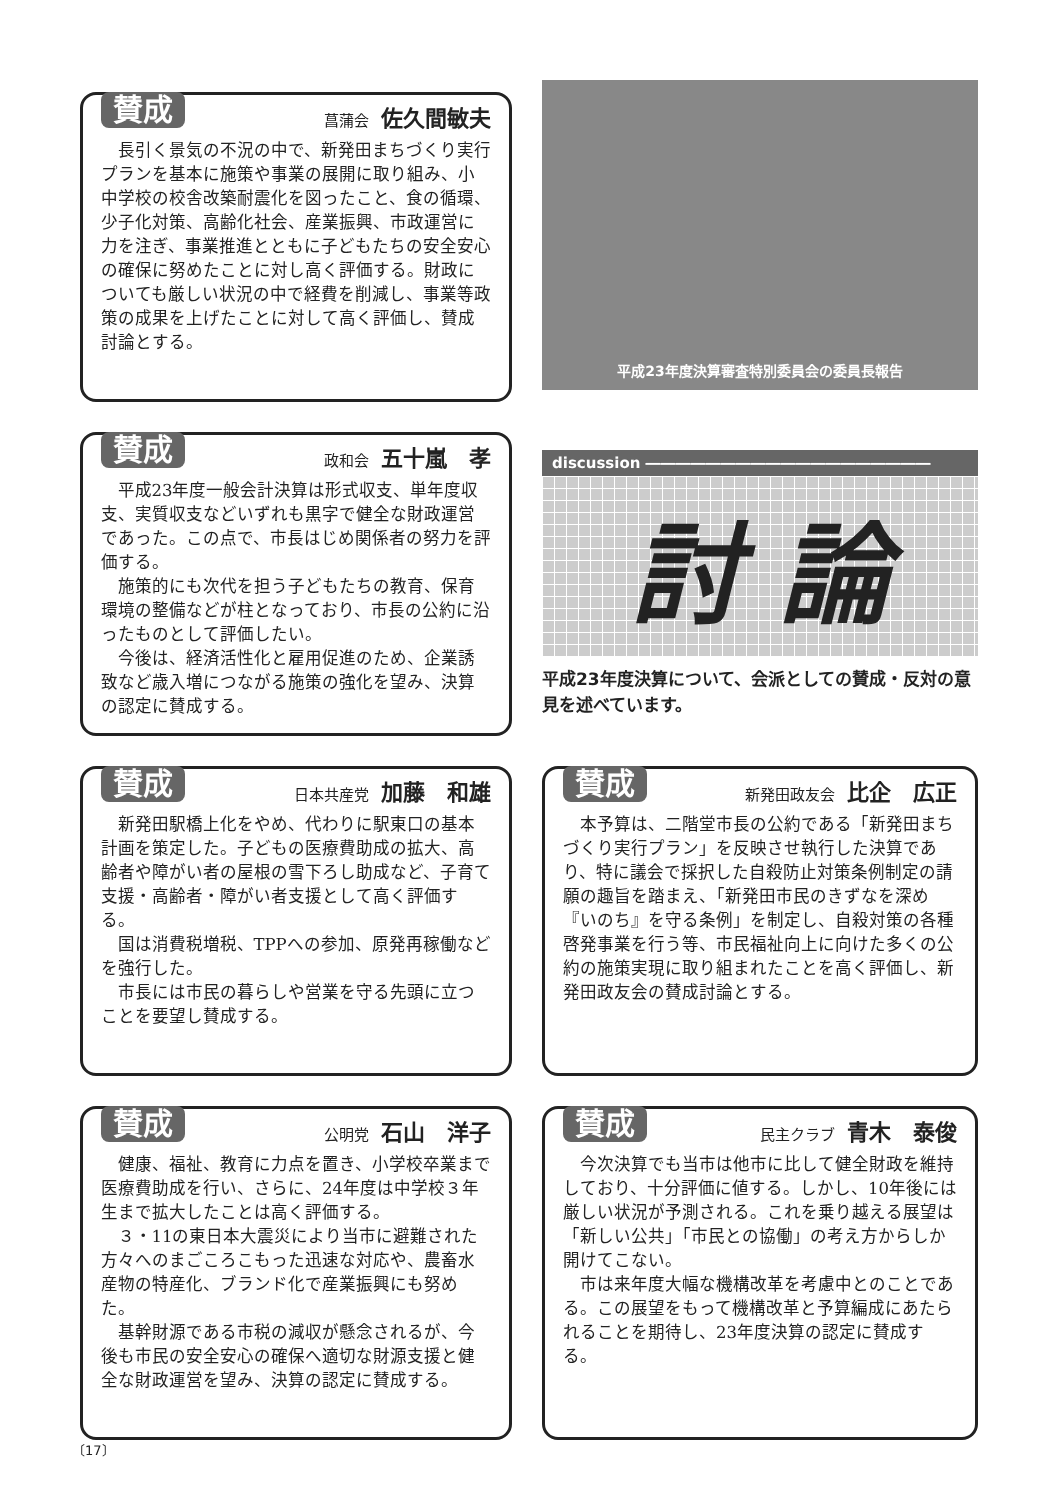賛成
菖蒲会 佐久間敏夫
長引く景気の不況の中で、新発田まちづくり実行プランを基本に施策や事業の展開に取り組み、小中学校の校舎改築耐震化を図ったこと、食の循環、少子化対策、高齢化社会、産業振興、市政運営に力を注ぎ、事業推進とともに子どもたちの安全安心の確保に努めたことに対し高く評価する。財政についても厳しい状況の中で経費を削減し、事業等政策の成果を上げたことに対して高く評価し、賛成討論とする。
平成23年度決算審査特別委員会の委員長報告
賛成
政和会 五十嵐　孝
平成23年度一般会計決算は形式収支、単年度収支、実質収支などいずれも黒字で健全な財政運営であった。この点で、市長はじめ関係者の努力を評価する。
施策的にも次代を担う子どもたちの教育、保育環境の整備などが柱となっており、市長の公約に沿ったものとして評価したい。
今後は、経済活性化と雇用促進のため、企業誘致など歳入増につながる施策の強化を望み、決算の認定に賛成する。
discussion ―――――――――――――――――――
討 論
平成23年度決算について、会派としての賛成・反対の意見を述べています。
賛成
日本共産党 加藤　和雄
新発田駅橋上化をやめ、代わりに駅東口の基本計画を策定した。子どもの医療費助成の拡大、高齢者や障がい者の屋根の雪下ろし助成など、子育て支援・高齢者・障がい者支援として高く評価する。
国は消費税増税、TPPへの参加、原発再稼働などを強行した。
市長には市民の暮らしや営業を守る先頭に立つことを要望し賛成する。
賛成
新発田政友会 比企　広正
本予算は、二階堂市長の公約である「新発田まちづくり実行プラン」を反映させ執行した決算であり、特に議会で採択した自殺防止対策条例制定の請願の趣旨を踏まえ、「新発田市民のきずなを深め『いのち』を守る条例」を制定し、自殺対策の各種啓発事業を行う等、市民福祉向上に向けた多くの公約の施策実現に取り組まれたことを高く評価し、新発田政友会の賛成討論とする。
賛成
公明党 石山　洋子
健康、福祉、教育に力点を置き、小学校卒業まで医療費助成を行い、さらに、24年度は中学校３年生まで拡大したことは高く評価する。
３・11の東日本大震災により当市に避難された方々へのまごころこもった迅速な対応や、農畜水産物の特産化、ブランド化で産業振興にも努めた。
基幹財源である市税の減収が懸念されるが、今後も市民の安全安心の確保へ適切な財源支援と健全な財政運営を望み、決算の認定に賛成する。
賛成
民主クラブ 青木　泰俊
今次決算でも当市は他市に比して健全財政を維持しており、十分評価に値する。しかし、10年後には厳しい状況が予測される。これを乗り越える展望は「新しい公共」「市民との協働」の考え方からしか開けてこない。
市は来年度大幅な機構改革を考慮中とのことである。この展望をもって機構改革と予算編成にあたられることを期待し、23年度決算の認定に賛成する。
〔17〕